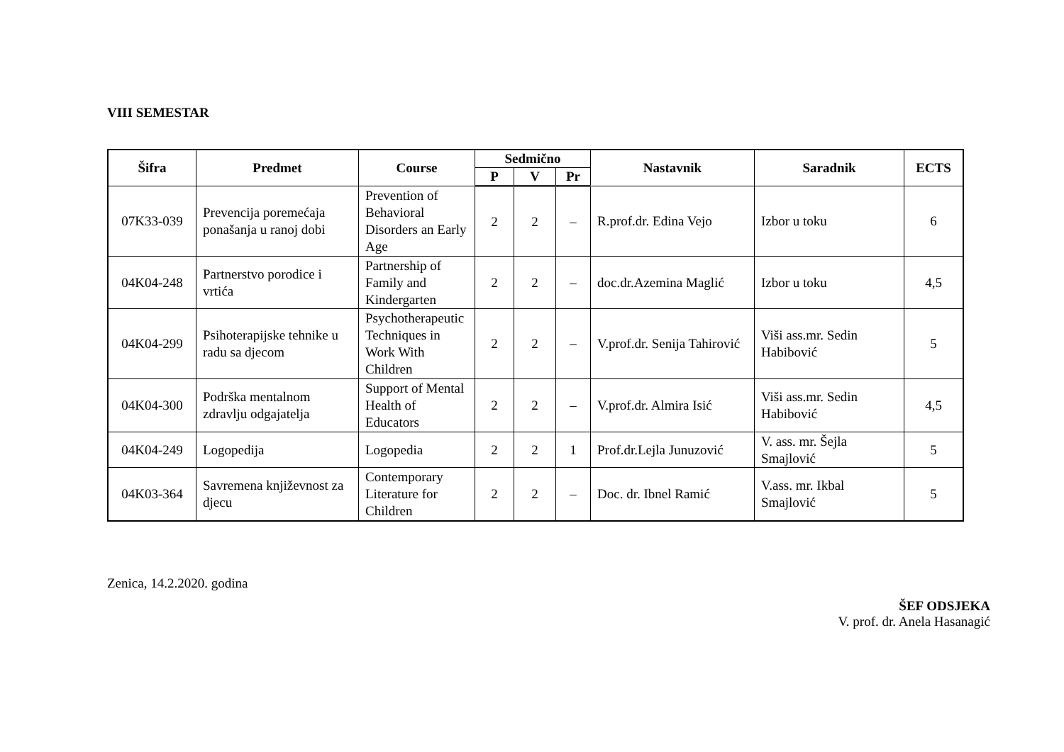VIII SEMESTAR
| Šifra | Predmet | Course | Sedmično | | | Nastavnik | Saradnik | ECTS |
| --- | --- | --- | --- | --- | --- | --- | --- | --- |
| | | | P | V | Pr | | | |
| 07K33-039 | Prevencija poremećaja ponašanja u ranoj dobi | Prevention of Behavioral Disorders an Early Age | 2 | 2 | – | R.prof.dr. Edina Vejo | Izbor u toku | 6 |
| 04K04-248 | Partnerstvo porodice i vrtića | Partnership of Family and Kindergarten | 2 | 2 | – | doc.dr.Azemina Maglić | Izbor u toku | 4,5 |
| 04K04-299 | Psihoterapijske tehnike u radu sa djecom | Psychotherapeutic Techniques in Work With Children | 2 | 2 | – | V.prof.dr. Senija Tahirović | Viši ass.mr. Sedin Habibović | 5 |
| 04K04-300 | Podrška mentalnom zdravlju odgajatelja | Support of Mental Health of Educators | 2 | 2 | – | V.prof.dr. Almira Isić | Viši ass.mr. Sedin Habibović | 4,5 |
| 04K04-249 | Logopedija | Logopedia | 2 | 2 | 1 | Prof.dr.Lejla Junuzović | V. ass. mr. Šejla Smajlović | 5 |
| 04K03-364 | Savremena književnost za djecu | Contemporary Literature for Children | 2 | 2 | – | Doc. dr. Ibnel Ramić | V.ass. mr. Ikbal Smajlović | 5 |
Zenica, 14.2.2020. godina
ŠEF ODSJEKA
V. prof. dr. Anela Hasanagić